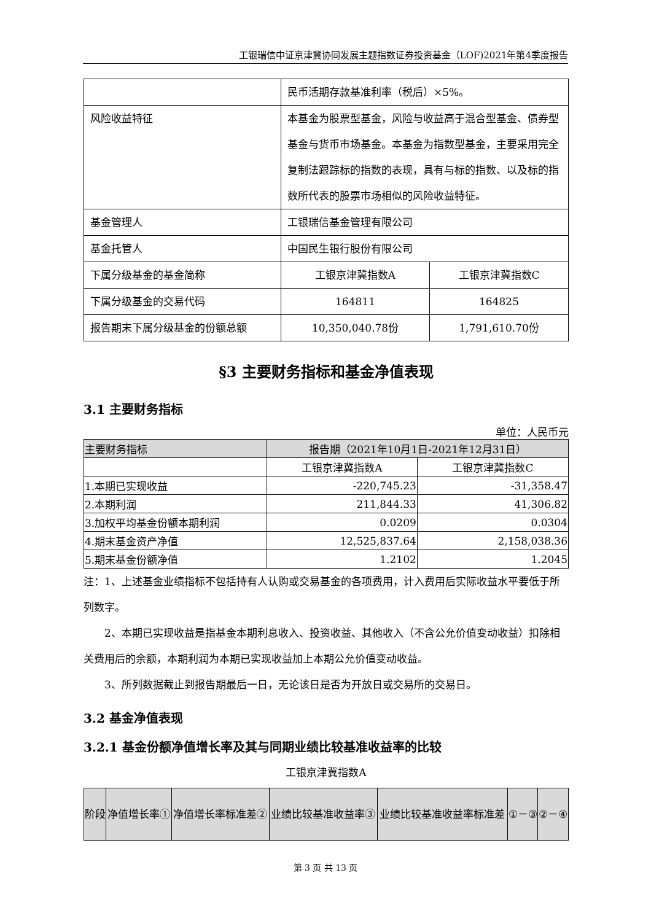工银瑞信中证京津冀协同发展主题指数证券投资基金（LOF)2021年第4季度报告
| | 民币活期存款基准利率（税后）×5%。 | |
| 风险收益特征 | 本基金为股票型基金，风险与收益高于混合型基金、债券型基金与货币市场基金。本基金为指数型基金，主要采用完全复制法跟踪标的指数的表现，具有与标的指数、以及标的指数所代表的股票市场相似的风险收益特征。 | |
| 基金管理人 | 工银瑞信基金管理有限公司 | |
| 基金托管人 | 中国民生银行股份有限公司 | |
| 下属分级基金的基金简称 | 工银京津冀指数A | 工银京津冀指数C |
| 下属分级基金的交易代码 | 164811 | 164825 |
| 报告期末下属分级基金的份额总额 | 10,350,040.78份 | 1,791,610.70份 |
§3 主要财务指标和基金净值表现
3.1 主要财务指标
单位：人民币元
| 主要财务指标 | 报告期（2021年10月1日-2021年12月31日） | |
| --- | --- | --- |
| | 工银京津冀指数A | 工银京津冀指数C |
| 1.本期已实现收益 | -220,745.23 | -31,358.47 |
| 2.本期利润 | 211,844.33 | 41,306.82 |
| 3.加权平均基金份额本期利润 | 0.0209 | 0.0304 |
| 4.期末基金资产净值 | 12,525,837.64 | 2,158,038.36 |
| 5.期末基金份额净值 | 1.2102 | 1.2045 |
注：1、上述基金业绩指标不包括持有人认购或交易基金的各项费用，计入费用后实际收益水平要低于所列数字。
  2、本期已实现收益是指基金本期利息收入、投资收益、其他收入（不含公允价值变动收益）扣除相关费用后的余额，本期利润为本期已实现收益加上本期公允价值变动收益。
  3、所列数据截止到报告期最后一日，无论该日是否为开放日或交易所的交易日。
3.2 基金净值表现
3.2.1 基金份额净值增长率及其与同期业绩比较基准收益率的比较
工银京津冀指数A
| 阶段 | 净值增长率① | 净值增长率标准差② | 业绩比较基准收益率③ | 业绩比较基准收益率标准差 | ①－③ | ②－④ |
第 3 页 共 13 页